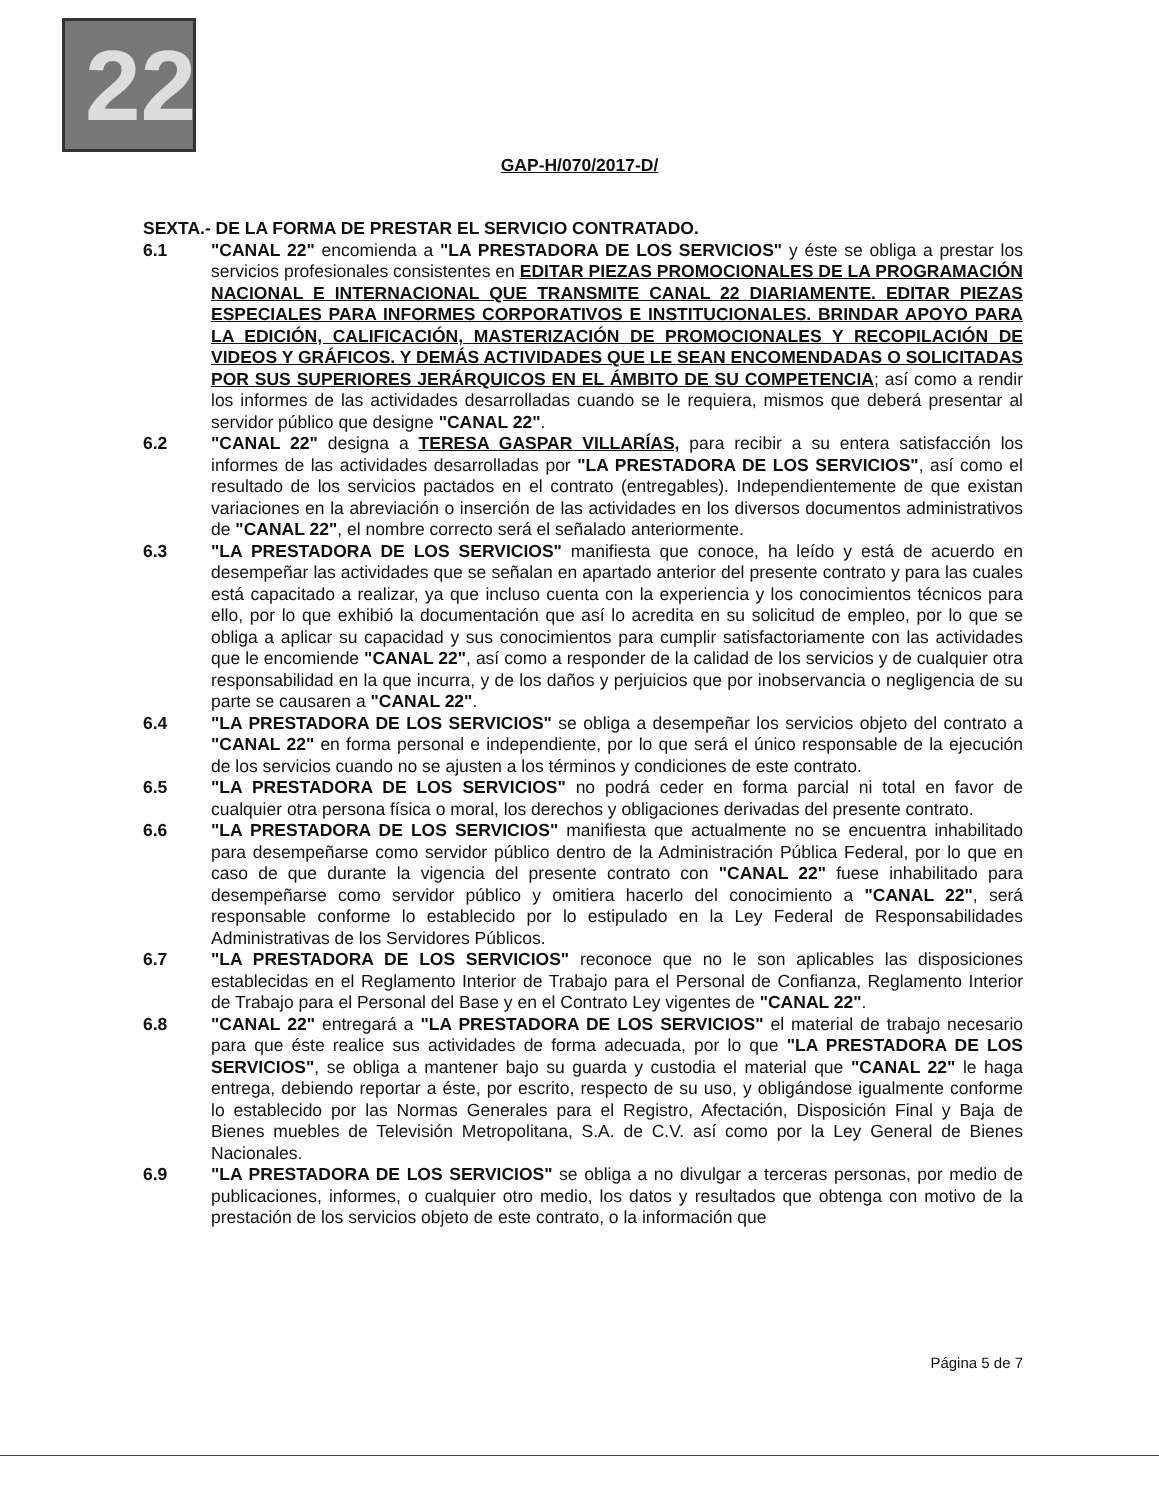22
GAP-H/070/2017-D/
SEXTA.- DE LA FORMA DE PRESTAR EL SERVICIO CONTRATADO.
6.1 "CANAL 22" encomienda a "LA PRESTADORA DE LOS SERVICIOS" y éste se obliga a prestar los servicios profesionales consistentes en EDITAR PIEZAS PROMOCIONALES DE LA PROGRAMACIÓN NACIONAL E INTERNACIONAL QUE TRANSMITE CANAL 22 DIARIAMENTE. EDITAR PIEZAS ESPECIALES PARA INFORMES CORPORATIVOS E INSTITUCIONALES. BRINDAR APOYO PARA LA EDICIÓN, CALIFICACIÓN, MASTERIZACIÓN DE PROMOCIONALES Y RECOPILACIÓN DE VIDEOS Y GRÁFICOS. Y DEMÁS ACTIVIDADES QUE LE SEAN ENCOMENDADAS O SOLICITADAS POR SUS SUPERIORES JERÁRQUICOS EN EL ÁMBITO DE SU COMPETENCIA; así como a rendir los informes de las actividades desarrolladas cuando se le requiera, mismos que deberá presentar al servidor público que designe "CANAL 22".
6.2 "CANAL 22" designa a TERESA GASPAR VILLARÍAS, para recibir a su entera satisfacción los informes de las actividades desarrolladas por "LA PRESTADORA DE LOS SERVICIOS", así como el resultado de los servicios pactados en el contrato (entregables). Independientemente de que existan variaciones en la abreviación o inserción de las actividades en los diversos documentos administrativos de "CANAL 22", el nombre correcto será el señalado anteriormente.
6.3 "LA PRESTADORA DE LOS SERVICIOS" manifiesta que conoce, ha leído y está de acuerdo en desempeñar las actividades que se señalan en apartado anterior del presente contrato y para las cuales está capacitado a realizar, ya que incluso cuenta con la experiencia y los conocimientos técnicos para ello, por lo que exhibió la documentación que así lo acredita en su solicitud de empleo, por lo que se obliga a aplicar su capacidad y sus conocimientos para cumplir satisfactoriamente con las actividades que le encomiende "CANAL 22", así como a responder de la calidad de los servicios y de cualquier otra responsabilidad en la que incurra, y de los daños y perjuicios que por inobservancia o negligencia de su parte se causaren a "CANAL 22".
6.4 "LA PRESTADORA DE LOS SERVICIOS" se obliga a desempeñar los servicios objeto del contrato a "CANAL 22" en forma personal e independiente, por lo que será el único responsable de la ejecución de los servicios cuando no se ajusten a los términos y condiciones de este contrato.
6.5 "LA PRESTADORA DE LOS SERVICIOS" no podrá ceder en forma parcial ni total en favor de cualquier otra persona física o moral, los derechos y obligaciones derivadas del presente contrato.
6.6 "LA PRESTADORA DE LOS SERVICIOS" manifiesta que actualmente no se encuentra inhabilitado para desempeñarse como servidor público dentro de la Administración Pública Federal, por lo que en caso de que durante la vigencia del presente contrato con "CANAL 22" fuese inhabilitado para desempeñarse como servidor público y omitiera hacerlo del conocimiento a "CANAL 22", será responsable conforme lo establecido por lo estipulado en la Ley Federal de Responsabilidades Administrativas de los Servidores Públicos.
6.7 "LA PRESTADORA DE LOS SERVICIOS" reconoce que no le son aplicables las disposiciones establecidas en el Reglamento Interior de Trabajo para el Personal de Confianza, Reglamento Interior de Trabajo para el Personal del Base y en el Contrato Ley vigentes de "CANAL 22".
6.8 "CANAL 22" entregará a "LA PRESTADORA DE LOS SERVICIOS" el material de trabajo necesario para que éste realice sus actividades de forma adecuada, por lo que "LA PRESTADORA DE LOS SERVICIOS", se obliga a mantener bajo su guarda y custodia el material que "CANAL 22" le haga entrega, debiendo reportar a éste, por escrito, respecto de su uso, y obligándose igualmente conforme lo establecido por las Normas Generales para el Registro, Afectación, Disposición Final y Baja de Bienes muebles de Televisión Metropolitana, S.A. de C.V. así como por la Ley General de Bienes Nacionales.
6.9 "LA PRESTADORA DE LOS SERVICIOS" se obliga a no divulgar a terceras personas, por medio de publicaciones, informes, o cualquier otro medio, los datos y resultados que obtenga con motivo de la prestación de los servicios objeto de este contrato, o la información que
Página 5 de 7